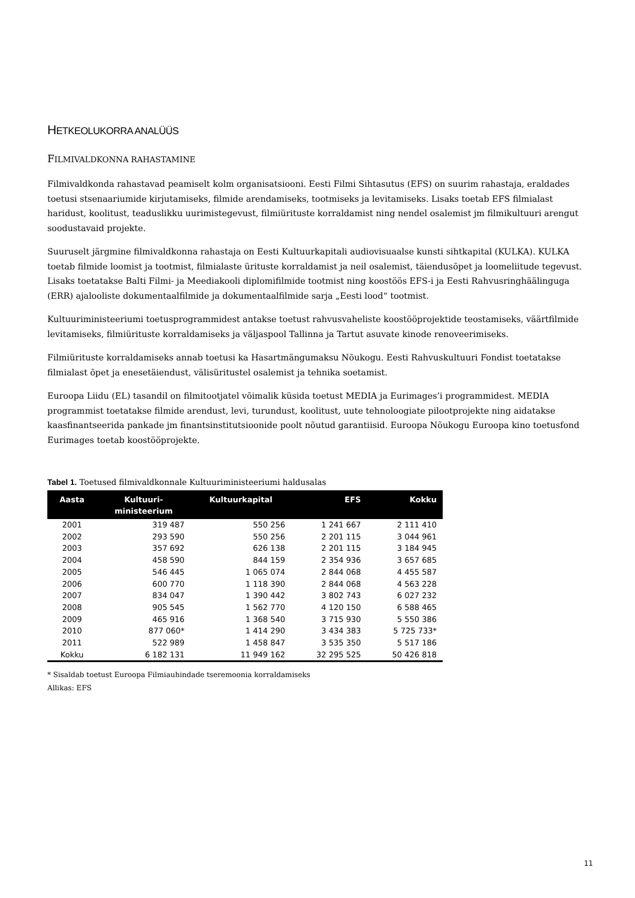HETKEOLUKORRA ANALÜÜS
FILMIVALDKONNA RAHASTAMINE
Filmivaldkonda rahastavad peamiselt kolm organisatsiooni. Eesti Filmi Sihtasutus (EFS) on suurim rahastaja, eraldades toetusi stsenaariumide kirjutamiseks, filmide arendamiseks, tootmiseks ja levitamiseks. Lisaks toetab EFS filmialast haridust, koolitust, teaduslikku uurimistegevust, filmiürituste korraldamist ning nendel osalemist jm filmikultuuri arengut soodustavaid projekte.
Suuruselt järgmine filmivaldkonna rahastaja on Eesti Kultuurkapitali audiovisuaalse kunsti sihtkapital (KULKA). KULKA toetab filmide loomist ja tootmist, filmialaste ürituste korraldamist ja neil osalemist, täiendusõpet ja loomeliitude tegevust. Lisaks toetatakse Balti Filmi- ja Meediakooli diplomifilmide tootmist ning koostöös EFS-i ja Eesti Rahvusringhäälinguga (ERR) ajalooliste dokumentaalfilmide ja dokumentaalfilmide sarja „Eesti lood“ tootmist.
Kultuuriministeeriumi toetusprogrammidest antakse toetust rahvusvaheliste koostööprojektide teostamiseks, väärtfilmide levitamiseks, filmiürituste korraldamiseks ja väljaspool Tallinna ja Tartut asuvate kinode renoveerimiseks.
Filmiürituste korraldamiseks annab toetusi ka Hasartmängumaksu Nõukogu. Eesti Rahvuskultuuri Fondist toetatakse filmialast õpet ja enesetäiendust, välisüritustel osalemist ja tehnika soetamist.
Euroopa Liidu (EL) tasandil on filmitootjatel võimalik küsida toetust MEDIA ja Eurimages’i programmidest. MEDIA programmist toetatakse filmide arendust, levi, turundust, koolitust, uute tehnoloogiate pilootprojekte ning aidatakse kaasfinantseerida pankade jm finantsinstitutsioonide poolt nõutud garantiisid. Euroopa Nõukogu Euroopa kino toetusfond Eurimages toetab koostööprojekte.
Tabel 1. Toetused filmivaldkonnale Kultuuriministeeriumi haldusalas
| Aasta | Kultuuri- ministeerium | Kultuurkapital | EFS | Kokku |
| --- | --- | --- | --- | --- |
| 2001 | 319 487 | 550 256 | 1 241 667 | 2 111 410 |
| 2002 | 293 590 | 550 256 | 2 201 115 | 3 044 961 |
| 2003 | 357 692 | 626 138 | 2 201 115 | 3 184 945 |
| 2004 | 458 590 | 844 159 | 2 354 936 | 3 657 685 |
| 2005 | 546 445 | 1 065 074 | 2 844 068 | 4 455 587 |
| 2006 | 600 770 | 1 118 390 | 2 844 068 | 4 563 228 |
| 2007 | 834 047 | 1 390 442 | 3 802 743 | 6 027 232 |
| 2008 | 905 545 | 1 562 770 | 4 120 150 | 6 588 465 |
| 2009 | 465 916 | 1 368 540 | 3 715 930 | 5 550 386 |
| 2010 | 877 060* | 1 414 290 | 3 434 383 | 5 725 733* |
| 2011 | 522 989 | 1 458 847 | 3 535 350 | 5 517 186 |
| Kokku | 6 182 131 | 11 949 162 | 32 295 525 | 50 426 818 |
* Sisaldab toetust Euroopa Filmiauhindade tseremoonia korraldamiseks
Allikas: EFS
11